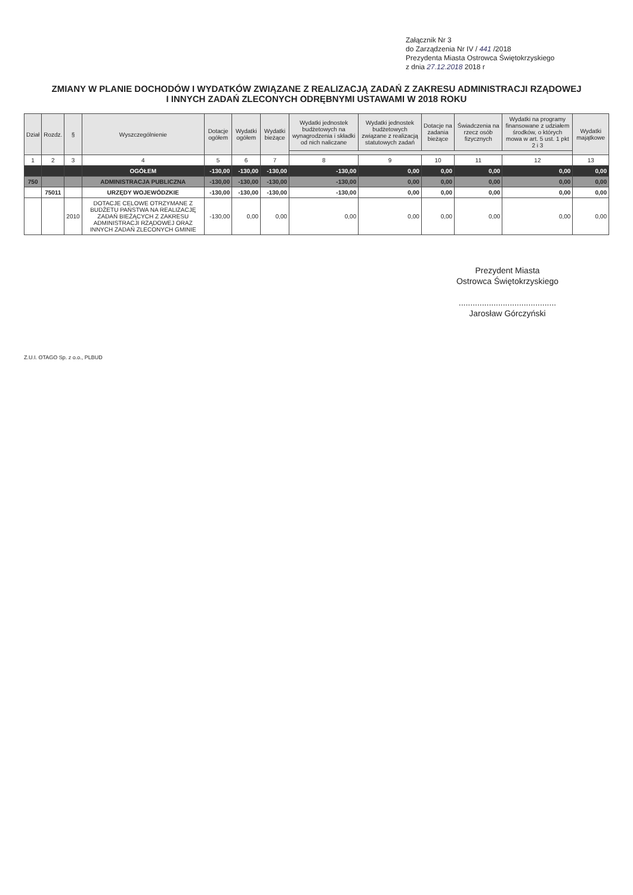Załącznik Nr 3
do Zarządzenia Nr IV / 441 /2018
Prezydenta Miasta Ostrowca Świętokrzyskiego
z dnia 27.12.2018 2018 r
ZMIANY W PLANIE DOCHODÓW I WYDATKÓW ZWIĄZANE Z REALIZACJĄ ZADAŃ Z ZAKRESU ADMINISTRACJI RZĄDOWEJ
I INNYCH ZADAŃ ZLECONYCH ODRĘBNYMI USTAWAMI W 2018 ROKU
| Dział | Rozdz. | § | Wyszczególnienie | Dotacje ogółem | Wydatki ogółem | Wydatki bieżące | Wydatki jednostek budżetowych na wynagrodzenia i składki od nich naliczane | Wydatki jednostek budżetowych związane z realizacją statutowych zadań | Dotacje na zadania bieżące | Świadczenia na rzecz osób fizycznych | Wydatki na programy finansowane z udziałem środków, o których mowa w art. 5 ust. 1 pkt 2 i 3 | Wydatki majątkowe |
| --- | --- | --- | --- | --- | --- | --- | --- | --- | --- | --- | --- | --- |
| 1 | 2 | 3 | 4 | 5 | 6 | 7 | 8 | 9 | 10 | 11 | 12 | 13 |
| | | | OGÓŁEM | -130,00 | -130,00 | -130,00 | -130,00 | 0,00 | 0,00 | 0,00 | 0,00 | 0,00 |
| 750 | | | ADMINISTRACJA PUBLICZNA | -130,00 | -130,00 | -130,00 | -130,00 | 0,00 | 0,00 | 0,00 | 0,00 | 0,00 |
| | 75011 | | URZĘDY WOJEWÓDZKIE | -130,00 | -130,00 | -130,00 | -130,00 | 0,00 | 0,00 | 0,00 | 0,00 | 0,00 |
| | | 2010 | DOTACJE CELOWE OTRZYMANE Z BUDŻETU PAŃSTWA NA REALIZACJĘ ZADAŃ BIEŻĄCYCH Z ZAKRESU ADMINISTRACJI RZĄDOWEJ ORAZ INNYCH ZADAŃ ZLECONYCH GMINIE | -130,00 | 0,00 | 0,00 | 0,00 | 0,00 | 0,00 | 0,00 | 0,00 | 0,00 |
Prezydent Miasta
Ostrowca Świętokrzyskiego
..........................................
Jarosław Górczyński
Z.U.I. OTAGO Sp. z o.o., PLBUD